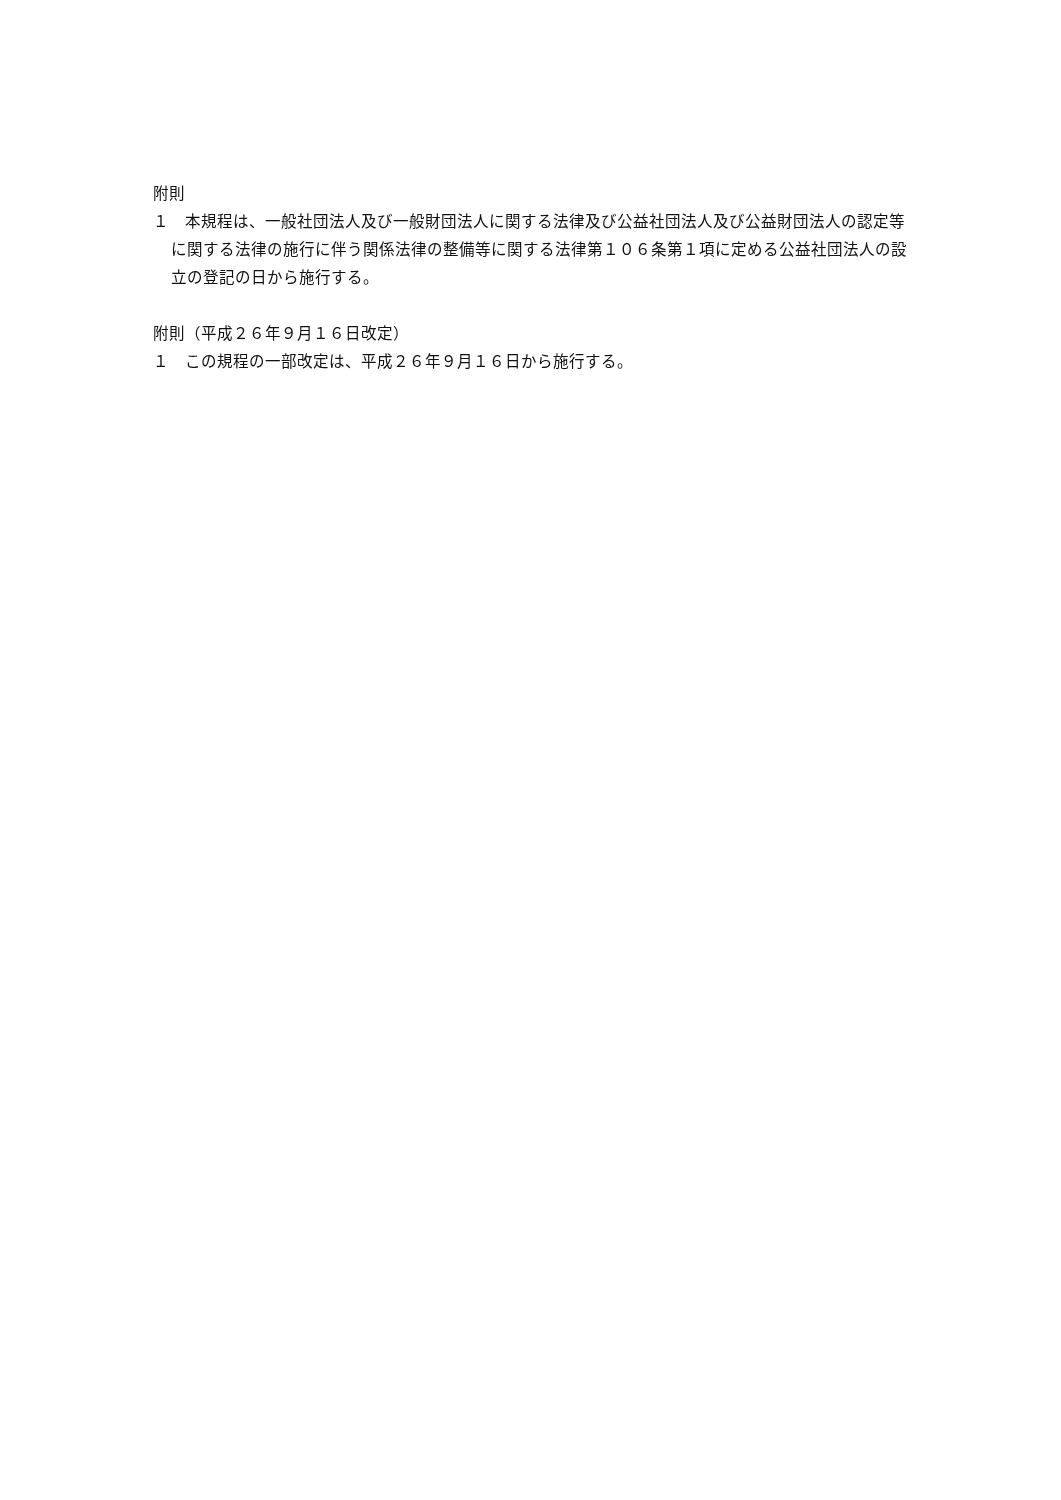附則
１　本規程は、一般社団法人及び一般財団法人に関する法律及び公益社団法人及び公益財団法人の認定等に関する法律の施行に伴う関係法律の整備等に関する法律第１０６条第１項に定める公益社団法人の設立の登記の日から施行する。
附則（平成２６年９月１６日改定）
１　この規程の一部改定は、平成２６年９月１６日から施行する。